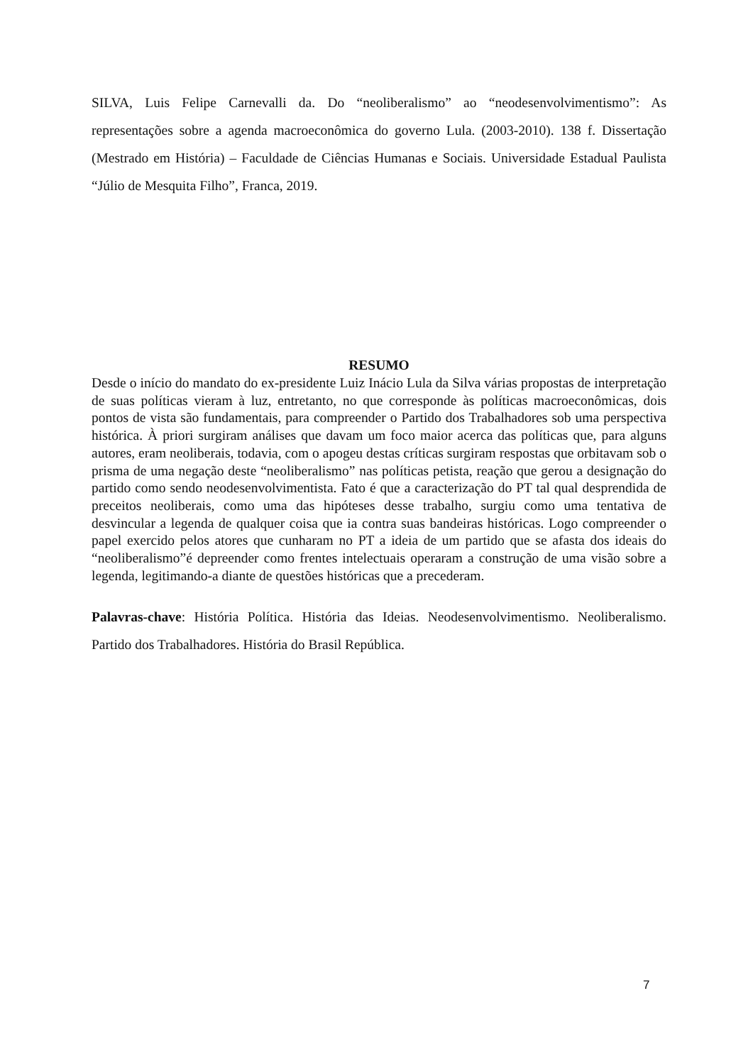SILVA, Luis Felipe Carnevalli da. Do “neoliberalismo” ao “neodesenvolvimentismo”: As representações sobre a agenda macroeconômica do governo Lula. (2003-2010). 138 f. Dissertação (Mestrado em História) – Faculdade de Ciências Humanas e Sociais. Universidade Estadual Paulista “Júlio de Mesquita Filho”, Franca, 2019.
RESUMO
Desde o início do mandato do ex-presidente Luiz Inácio Lula da Silva várias propostas de interpretação de suas políticas vieram à luz, entretanto, no que corresponde às políticas macroeconômicas, dois pontos de vista são fundamentais, para compreender o Partido dos Trabalhadores sob uma perspectiva histórica. À priori surgiram análises que davam um foco maior acerca das políticas que, para alguns autores, eram neoliberais, todavia, com o apogeu destas críticas surgiram respostas que orbitavam sob o prisma de uma negação deste “neoliberalismo” nas políticas petista, reação que gerou a designação do partido como sendo neodesenvolvimentista. Fato é que a caracterização do PT tal qual desprendida de preceitos neoliberais, como uma das hipóteses desse trabalho, surgiu como uma tentativa de desvincular a legenda de qualquer coisa que ia contra suas bandeiras históricas. Logo compreender o papel exercido pelos atores que cunharam no PT a ideia de um partido que se afasta dos ideais do “neoliberalismo”é depreender como frentes intelectuais operaram a construção de uma visão sobre a legenda, legitimando-a diante de questões históricas que a precederam.
Palavras-chave: História Política. História das Ideias. Neodesenvolvimentismo. Neoliberalismo. Partido dos Trabalhadores. História do Brasil República.
7